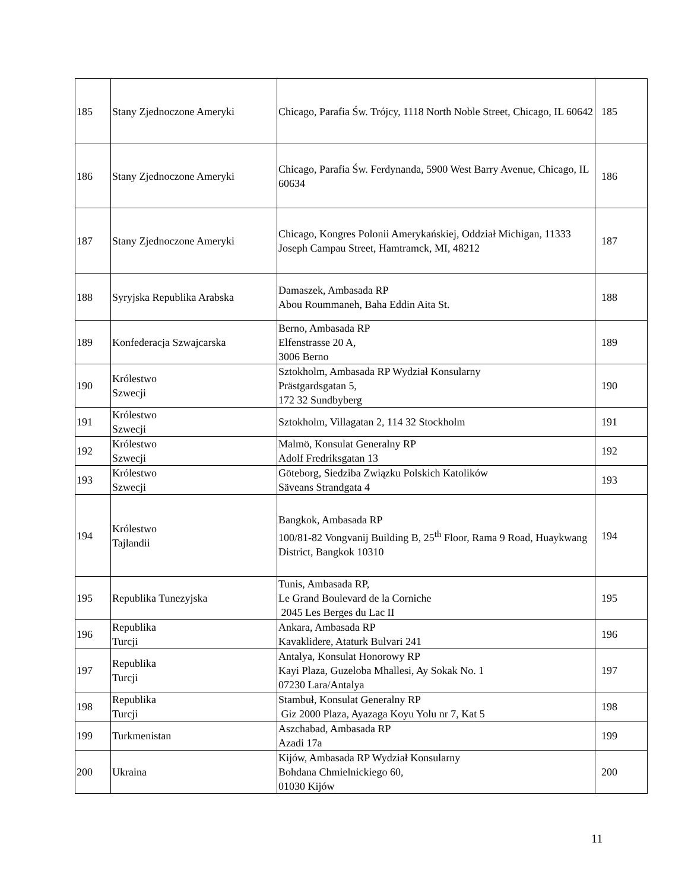| 185 | Stany Zjednoczone Ameryki | Chicago, Parafia Św. Trójcy, 1118 North Noble Street, Chicago, IL 60642 | 185 |
| 186 | Stany Zjednoczone Ameryki | Chicago, Parafia Św. Ferdynanda, 5900 West Barry Avenue, Chicago, IL 60634 | 186 |
| 187 | Stany Zjednoczone Ameryki | Chicago, Kongres Polonii Amerykańskiej, Oddział Michigan, 11333 Joseph Campau Street, Hamtramck, MI, 48212 | 187 |
| 188 | Syryjska Republika Arabska | Damaszek, Ambasada RP Abou Roummaneh, Baha Eddin Aita St. | 188 |
| 189 | Konfederacja Szwajcarska | Berno, Ambasada RP Elfenstrasse 20 A, 3006 Berno | 189 |
| 190 | Królestwo Szwecji | Sztokholm, Ambasada RP Wydział Konsularny Prästgardsgatan 5, 172 32 Sundbyberg | 190 |
| 191 | Królestwo Szwecji | Sztokholm, Villagatan 2, 114 32 Stockholm | 191 |
| 192 | Królestwo Szwecji | Malmö, Konsulat Generalny RP Adolf Fredriksgatan 13 | 192 |
| 193 | Królestwo Szwecji | Göteborg, Siedziba Związku Polskich Katolików Säveans Strandgata 4 | 193 |
| 194 | Królestwo Tajlandii | Bangkok, Ambasada RP 100/81-82 Vongvanij Building B, 25<sup>th</sup> Floor, Rama 9 Road, Huaykwang District, Bangkok 10310 | 194 |
| 195 | Republika Tunezyjska | Tunis, Ambasada RP, Le Grand Boulevard de la Corniche 2045 Les Berges du Lac II | 195 |
| 196 | Republika Turcji | Ankara, Ambasada RP Kavaklidere, Ataturk Bulvari 241 | 196 |
| 197 | Republika Turcji | Antalya, Konsulat Honorowy RP Kayi Plaza, Guzeloba Mhallesi, Ay Sokak No. 1 07230 Lara/Antalya | 197 |
| 198 | Republika Turcji | Stambuł, Konsulat Generalny RP Giz 2000 Plaza, Ayazaga Koyu Yolu nr 7, Kat 5 | 198 |
| 199 | Turkmenistan | Aszchabad, Ambasada RP Azadi 17a | 199 |
| 200 | Ukraina | Kijów, Ambasada RP Wydział Konsularny Bohdana Chmielnickiego 60, 01030 Kijów | 200 |
11